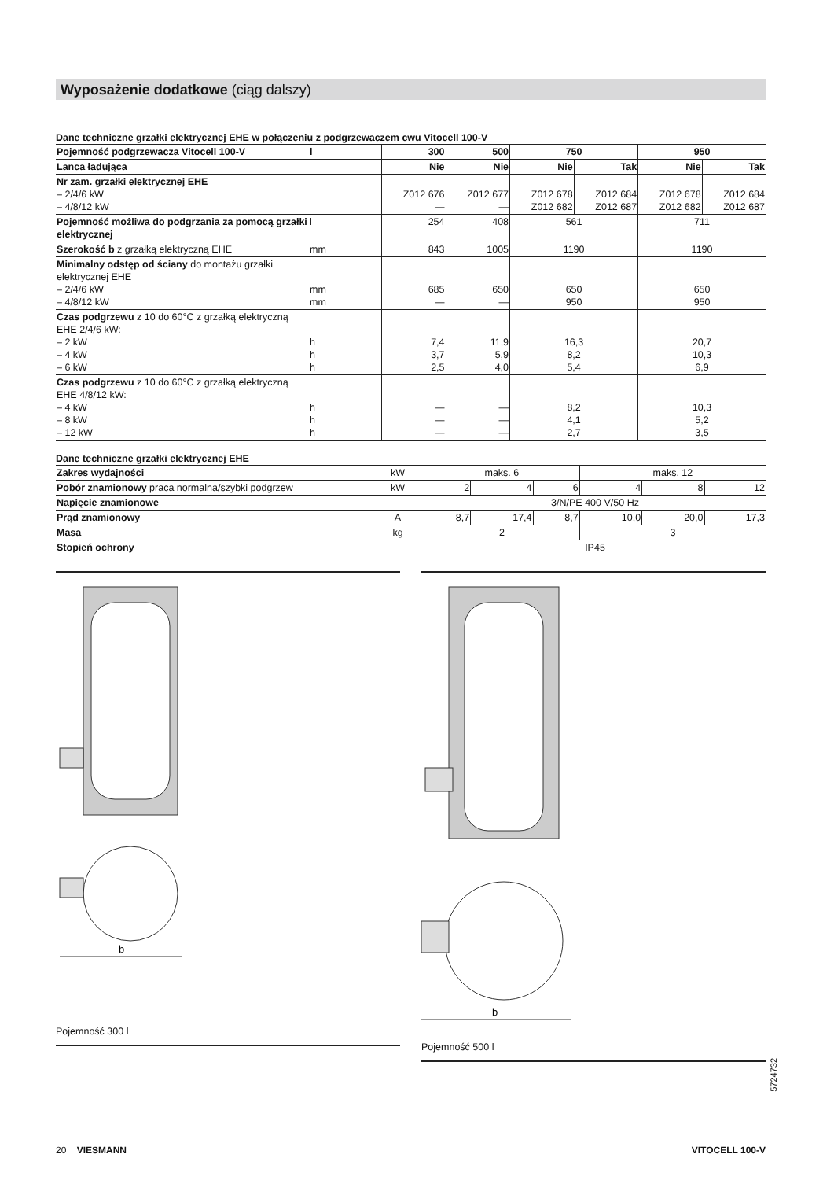Wyposażenie dodatkowe (ciąg dalszy)
Dane techniczne grzałki elektrycznej EHE w połączeniu z podgrzewaczem cwu Vitocell 100-V
| Pojemność podgrzewacza Vitocell 100-V | l | 300 | 500 | 750 | | 950 | |
| --- | --- | --- | --- | --- | --- | --- | --- |
| Lanca ładująca | | Nie | Nie | Nie | Tak | Nie | Tak |
| Nr zam. grzałki elektrycznej EHE – 2/4/6 kW – 4/8/12 kW | | Z012 676 — | Z012 677 — | Z012 678 Z012 682 | Z012 684 Z012 687 | Z012 678 Z012 682 | Z012 684 Z012 687 |
| Pojemność możliwa do podgrzania za pomocą grzałki elektrycznej | l | 254 | 408 | 561 | | 711 | |
| Szerokość b z grzałką elektryczną EHE | mm | 843 | 1005 | 1190 | | 1190 | |
| Minimalny odstęp od ściany do montażu grzałki elektrycznej EHE – 2/4/6 kW – 4/8/12 kW | mm mm | 685 — | 650 — | 650 950 | | 650 950 | |
| Czas podgrzewu z 10 do 60°C z grzałką elektryczną EHE 2/4/6 kW: – 2 kW – 4 kW – 6 kW | h h h | 7,4 3,7 2,5 | 11,9 5,9 4,0 | 16,3 8,2 5,4 | | 20,7 10,3 6,9 | |
| Czas podgrzewu z 10 do 60°C z grzałką elektryczną EHE 4/8/12 kW: – 4 kW – 8 kW – 12 kW | h h h | — — — | — — — | 8,2 4,1 2,7 | | 10,3 5,2 3,5 | |
Dane techniczne grzałki elektrycznej EHE
| Zakres wydajności | kW | maks. 6 | | | maks. 12 | | |
| Pobór znamionowy praca normalna/szybki podgrzew | kW | 2 | 4 | 6 | 4 | 8 | 12 |
| Napięcie znamionowe | | 3/N/PE 400 V/50 Hz | | | | | |
| Prąd znamionowy | A | 8,7 | 17,4 | 8,7 | 10,0 | 20,0 | 17,3 |
| Masa | kg | 2 | | | 3 | | |
| Stopień ochrony | | IP45 | | | | | |
b
Pojemność 300 l
b
Pojemność 500 l
5724732
20 VIESMANN VITOCELL 100-V